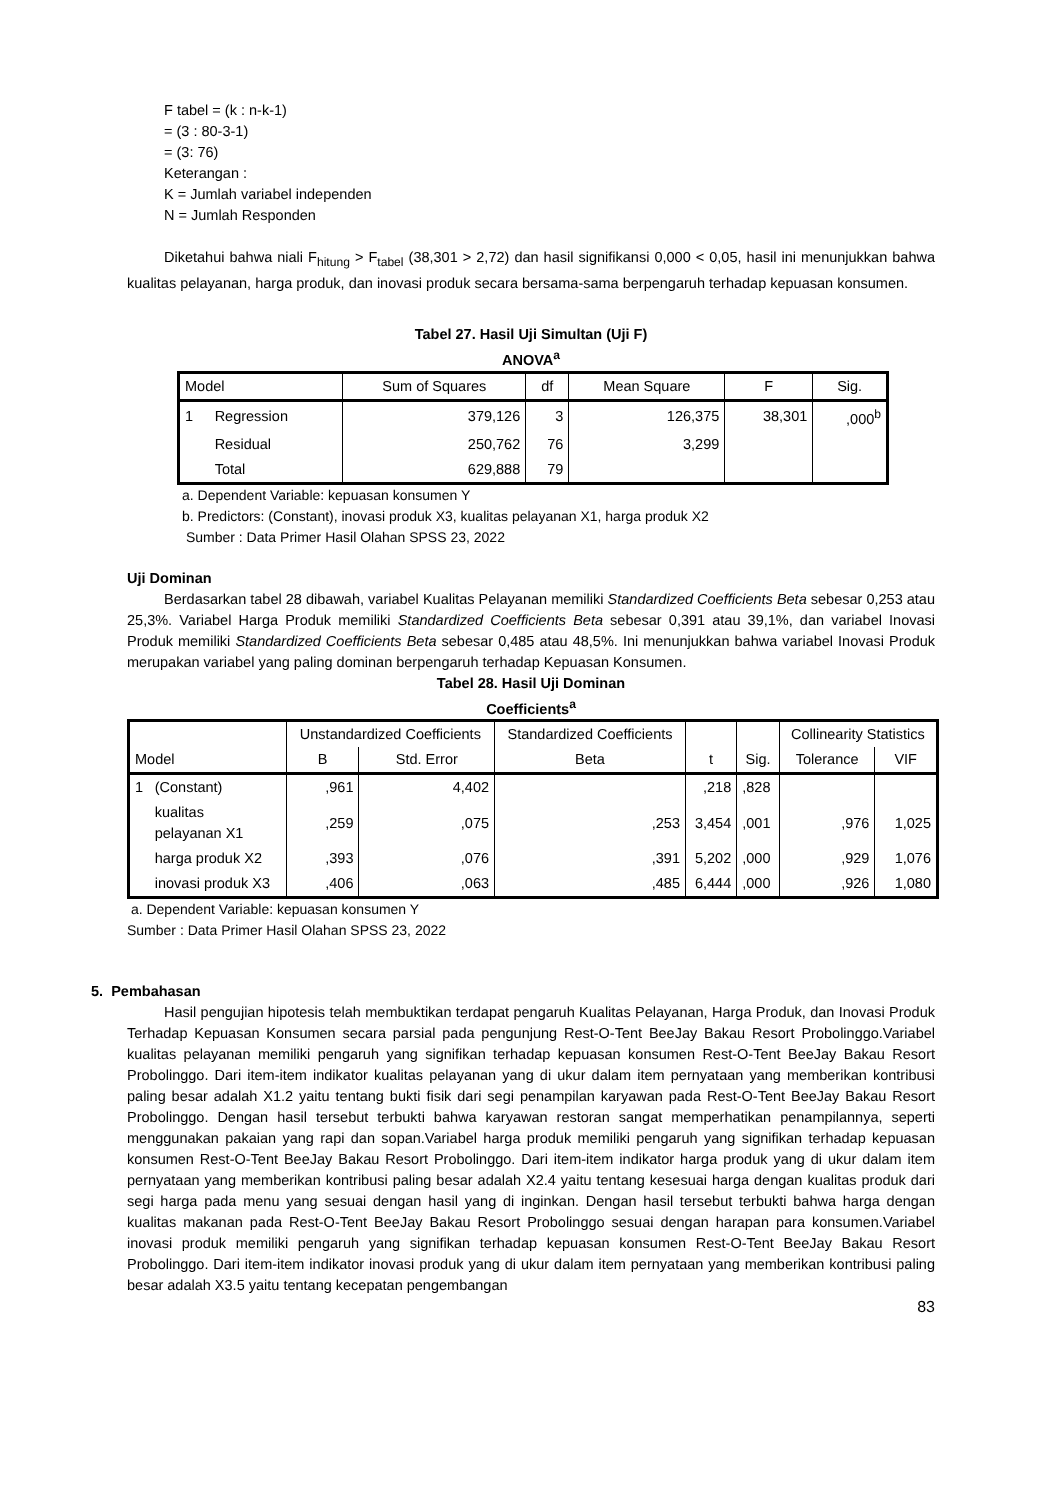F tabel = (k : n-k-1)
= (3 : 80-3-1)
= (3: 76)
Keterangan :
K = Jumlah variabel independen
N = Jumlah Responden
Diketahui bahwa niali F<sub>hitung</sub> > F<sub>tabel</sub> (38,301 > 2,72) dan hasil signifikansi 0,000 < 0,05, hasil ini menunjukkan bahwa kualitas pelayanan, harga produk, dan inovasi produk secara bersama-sama berpengaruh terhadap kepuasan konsumen.
Tabel 27. Hasil Uji Simultan (Uji F)
ANOVA<sup>a</sup>
| Model | | Sum of Squares | df | Mean Square | F | Sig. |
| --- | --- | --- | --- | --- | --- | --- |
| 1 | Regression | 379,126 | 3 | 126,375 | 38,301 | ,000<sup>b</sup> |
| | Residual | 250,762 | 76 | 3,299 | | |
| | Total | 629,888 | 79 | | | |
a. Dependent Variable: kepuasan konsumen Y
b. Predictors: (Constant), inovasi produk X3, kualitas pelayanan X1, harga produk X2
Sumber : Data Primer Hasil Olahan SPSS 23, 2022
Uji Dominan
Berdasarkan tabel 28 dibawah, variabel Kualitas Pelayanan memiliki Standardized Coefficients Beta sebesar 0,253 atau 25,3%. Variabel Harga Produk memiliki Standardized Coefficients Beta sebesar 0,391 atau 39,1%, dan variabel Inovasi Produk memiliki Standardized Coefficients Beta sebesar 0,485 atau 48,5%. Ini menunjukkan bahwa variabel Inovasi Produk merupakan variabel yang paling dominan berpengaruh terhadap Kepuasan Konsumen.
Tabel 28. Hasil Uji Dominan
Coefficients<sup>a</sup>
| | | Unstandardized Coefficients | | Standardized Coefficients | | | Collinearity Statistics | |
| --- | --- | --- | --- | --- | --- | --- | --- | --- |
| Model | | B | Std. Error | Beta | t | Sig. | Tolerance | VIF |
| 1 | (Constant) | ,961 | 4,402 | | ,218 | ,828 | | |
| | kualitas pelayanan X1 | ,259 | ,075 | ,253 | 3,454 | ,001 | ,976 | 1,025 |
| | harga produk X2 | ,393 | ,076 | ,391 | 5,202 | ,000 | ,929 | 1,076 |
| | inovasi produk X3 | ,406 | ,063 | ,485 | 6,444 | ,000 | ,926 | 1,080 |
a. Dependent Variable: kepuasan konsumen Y
Sumber : Data Primer Hasil Olahan SPSS 23, 2022
5. Pembahasan
Hasil pengujian hipotesis telah membuktikan terdapat pengaruh Kualitas Pelayanan, Harga Produk, dan Inovasi Produk Terhadap Kepuasan Konsumen secara parsial pada pengunjung Rest-O-Tent BeeJay Bakau Resort Probolinggo.Variabel kualitas pelayanan memiliki pengaruh yang signifikan terhadap kepuasan konsumen Rest-O-Tent BeeJay Bakau Resort Probolinggo. Dari item-item indikator kualitas pelayanan yang di ukur dalam item pernyataan yang memberikan kontribusi paling besar adalah X1.2 yaitu tentang bukti fisik dari segi penampilan karyawan pada Rest-O-Tent BeeJay Bakau Resort Probolinggo. Dengan hasil tersebut terbukti bahwa karyawan restoran sangat memperhatikan penampilannya, seperti menggunakan pakaian yang rapi dan sopan.Variabel harga produk memiliki pengaruh yang signifikan terhadap kepuasan konsumen Rest-O-Tent BeeJay Bakau Resort Probolinggo. Dari item-item indikator harga produk yang di ukur dalam item pernyataan yang memberikan kontribusi paling besar adalah X2.4 yaitu tentang kesesuai harga dengan kualitas produk dari segi harga pada menu yang sesuai dengan hasil yang di inginkan. Dengan hasil tersebut terbukti bahwa harga dengan kualitas makanan pada Rest-O-Tent BeeJay Bakau Resort Probolinggo sesuai dengan harapan para konsumen.Variabel inovasi produk memiliki pengaruh yang signifikan terhadap kepuasan konsumen Rest-O-Tent BeeJay Bakau Resort Probolinggo. Dari item-item indikator inovasi produk yang di ukur dalam item pernyataan yang memberikan kontribusi paling besar adalah X3.5 yaitu tentang kecepatan pengembangan
83